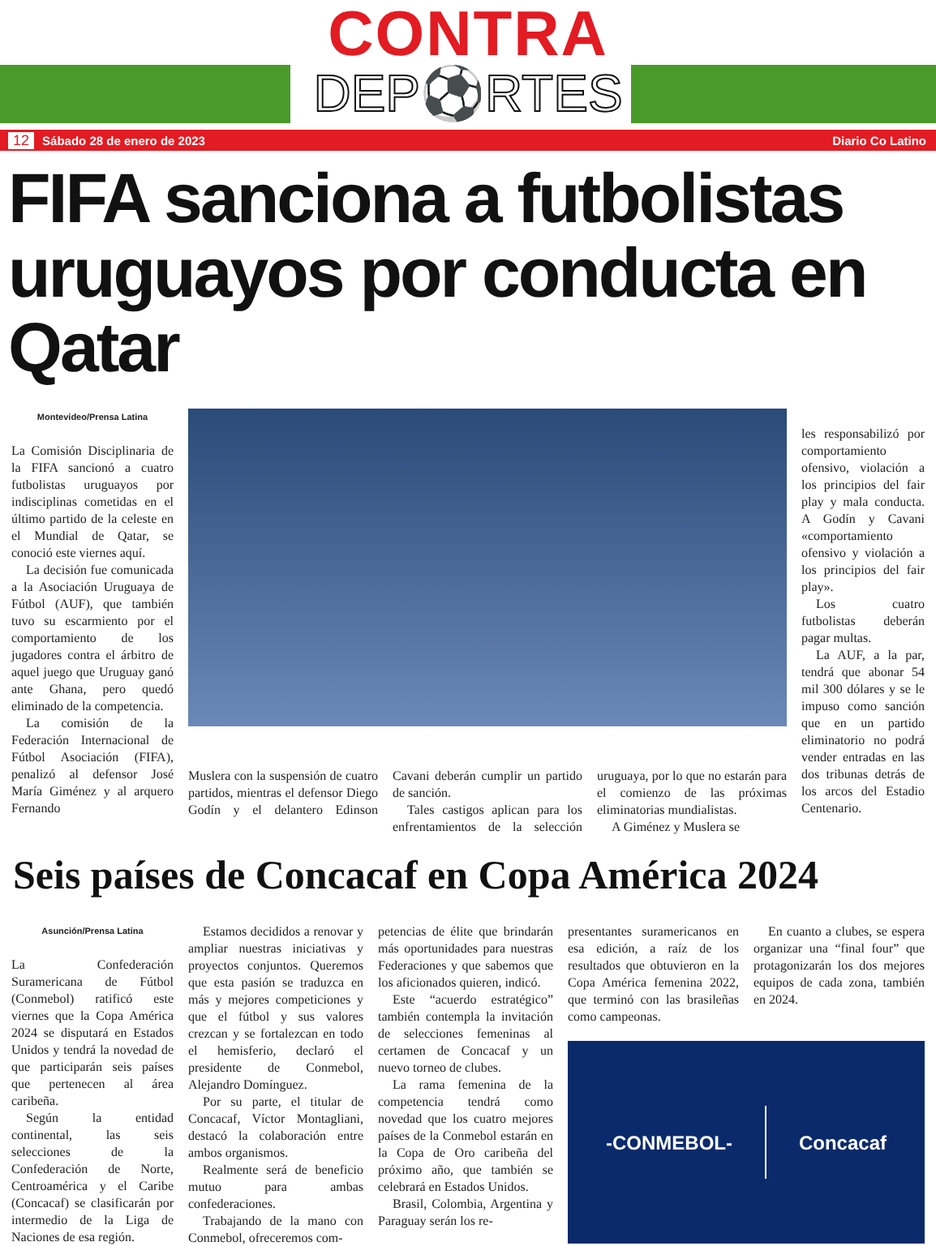CONTRA
DEP⚽RTES
12 Sábado 28 de enero de 2023 Diario Co Latino
FIFA sanciona a futbolistas uruguayos por conducta en Qatar
Montevideo/Prensa Latina
La Comisión Disciplinaria de la FIFA sancionó a cuatro futbolistas uruguayos por indisciplinas cometidas en el último partido de la celeste en el Mundial de Qatar, se conoció este viernes aquí.
La decisión fue comunicada a la Asociación Uruguaya de Fútbol (AUF), que también tuvo su escarmiento por el comportamiento de los jugadores contra el árbitro de aquel juego que Uruguay ganó ante Ghana, pero quedó eliminado de la competencia.
La comisión de la Federación Internacional de Fútbol Asociación (FIFA), penalizó al defensor José María Giménez y al arquero Fernando
Muslera con la suspensión de cuatro partidos, mientras el defensor Diego Godín y el delantero Edinson Cavani deberán cumplir un partido de sanción.
Tales castigos aplican para los enfrentamientos de la selección uruguaya, por lo que no estarán para el comienzo de las próximas eliminatorias mundialistas.
A Giménez y Muslera se
les responsabilizó por comportamiento ofensivo, violación a los principios del fair play y mala conducta. A Godín y Cavani «comportamiento ofensivo y violación a los principios del fair play».
Los cuatro futbolistas deberán pagar multas.
La AUF, a la par, tendrá que abonar 54 mil 300 dólares y se le impuso como sanción que en un partido eliminatorio no podrá vender entradas en las dos tribunas detrás de los arcos del Estadio Centenario.
Seis países de Concacaf en Copa América 2024
Asunción/Prensa Latina
La Confederación Suramericana de Fútbol (Conmebol) ratificó este viernes que la Copa América 2024 se disputará en Estados Unidos y tendrá la novedad de que participarán seis países que pertenecen al área caribeña.
Según la entidad continental, las seis selecciones de la Confederación de Norte, Centroamérica y el Caribe (Concacaf) se clasificarán por intermedio de la Liga de Naciones de esa región.
Estamos decididos a renovar y ampliar nuestras iniciativas y proyectos conjuntos. Queremos que esta pasión se traduzca en más y mejores competiciones y que el fútbol y sus valores crezcan y se fortalezcan en todo el hemisferio, declaró el presidente de Conmebol, Alejandro Domínguez.
Por su parte, el titular de Concacaf, Víctor Montagliani, destacó la colaboración entre ambos organismos.
Realmente será de beneficio mutuo para ambas confederaciones.
Trabajando de la mano con Conmebol, ofreceremos com-
petencias de élite que brindarán más oportunidades para nuestras Federaciones y que sabemos que los aficionados quieren, indicó.
Este “acuerdo estratégico” también contempla la invitación de selecciones femeninas al certamen de Concacaf y un nuevo torneo de clubes.
La rama femenina de la competencia tendrá como novedad que los cuatro mejores países de la Conmebol estarán en la Copa de Oro caribeña del próximo año, que también se celebrará en Estados Unidos.
Brasil, Colombia, Argentina y Paraguay serán los re-
presentantes suramericanos en esa edición, a raíz de los resultados que obtuvieron en la Copa América femenina 2022, que terminó con las brasileñas como campeonas.
En cuanto a clubes, se espera organizar una “final four” que protagonizarán los dos mejores equipos de cada zona, también en 2024.
-CONMEBOL- Concacaf